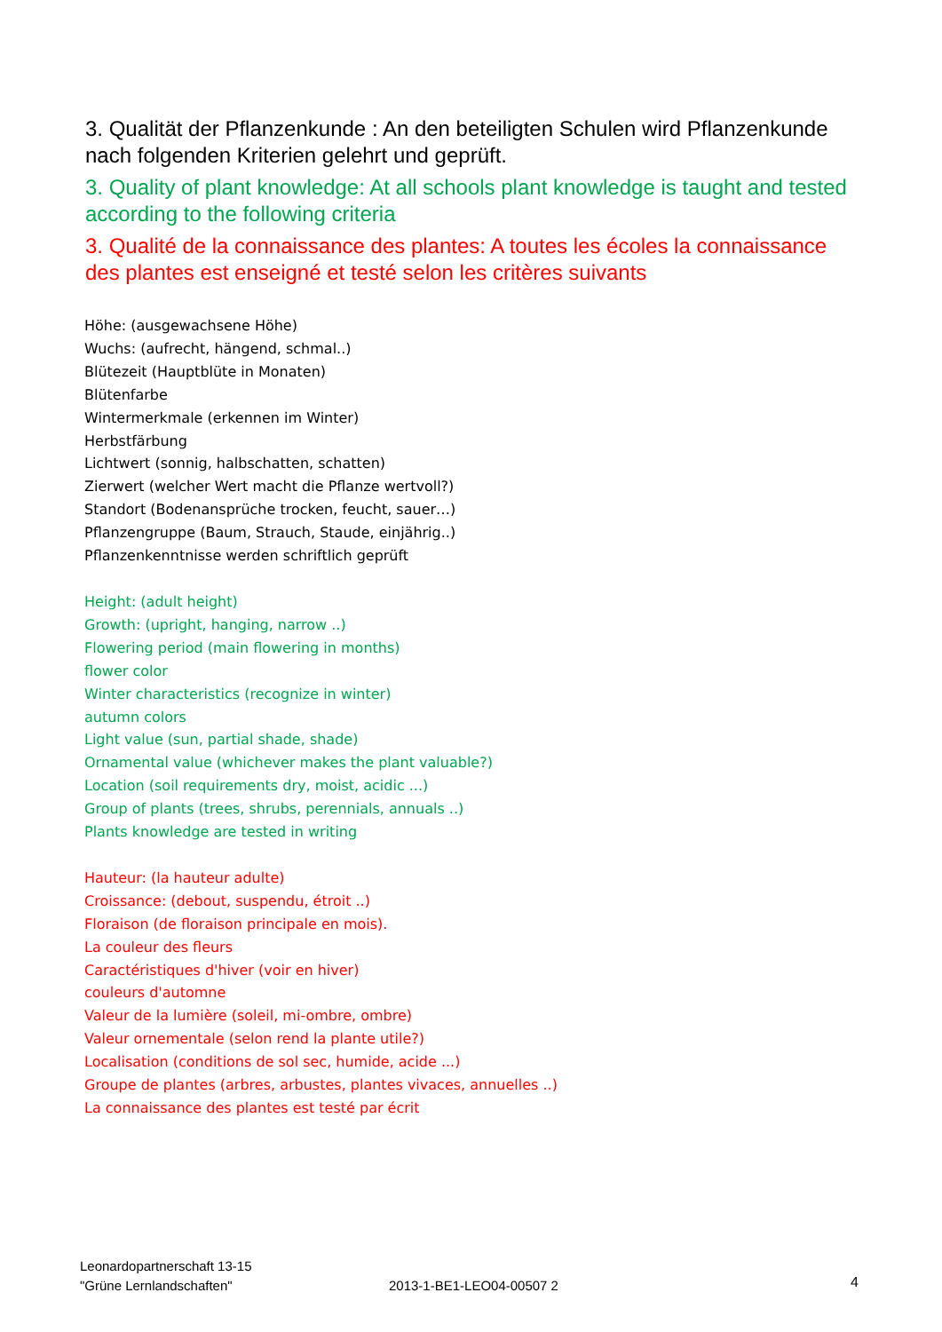3. Qualität der Pflanzenkunde : An den beteiligten Schulen wird Pflanzenkunde nach folgenden Kriterien gelehrt und geprüft.
3. Quality of plant knowledge: At all schools plant knowledge is taught and tested according to the following criteria
3. Qualité de la connaissance des plantes: A toutes les écoles la connaissance des plantes est enseigné et testé selon les critères suivants
Höhe: (ausgewachsene Höhe)
Wuchs: (aufrecht, hängend, schmal..)
Blütezeit (Hauptblüte in Monaten)
Blütenfarbe
Wintermerkmale (erkennen im Winter)
Herbstfärbung
Lichtwert (sonnig, halbschatten, schatten)
Zierwert (welcher Wert macht die Pflanze wertvoll?)
Standort (Bodenansprüche trocken, feucht, sauer…)
Pflanzengruppe (Baum, Strauch, Staude, einjährig..)
Pflanzenkenntnisse werden schriftlich geprüft
Height: (adult height)
Growth: (upright, hanging, narrow ..)
Flowering period (main flowering in months)
flower color
Winter characteristics (recognize in winter)
autumn colors
Light value (sun, partial shade, shade)
Ornamental value (whichever makes the plant valuable?)
Location (soil requirements dry, moist, acidic ...)
Group of plants (trees, shrubs, perennials, annuals ..)
Plants knowledge are tested in writing
Hauteur: (la hauteur adulte)
Croissance: (debout, suspendu, étroit ..)
Floraison (de floraison principale en mois).
La couleur des fleurs
Caractéristiques d'hiver (voir en hiver)
couleurs d'automne
Valeur de la lumière (soleil, mi-ombre, ombre)
Valeur ornementale (selon rend la plante utile?)
Localisation (conditions de sol sec, humide, acide ...)
Groupe de plantes (arbres, arbustes, plantes vivaces, annuelles ..)
La connaissance des plantes est testé par écrit
Leonardopartnerschaft 13-15
"Grüne Lernlandschaften"
2013-1-BE1-LEO04-00507 2
4